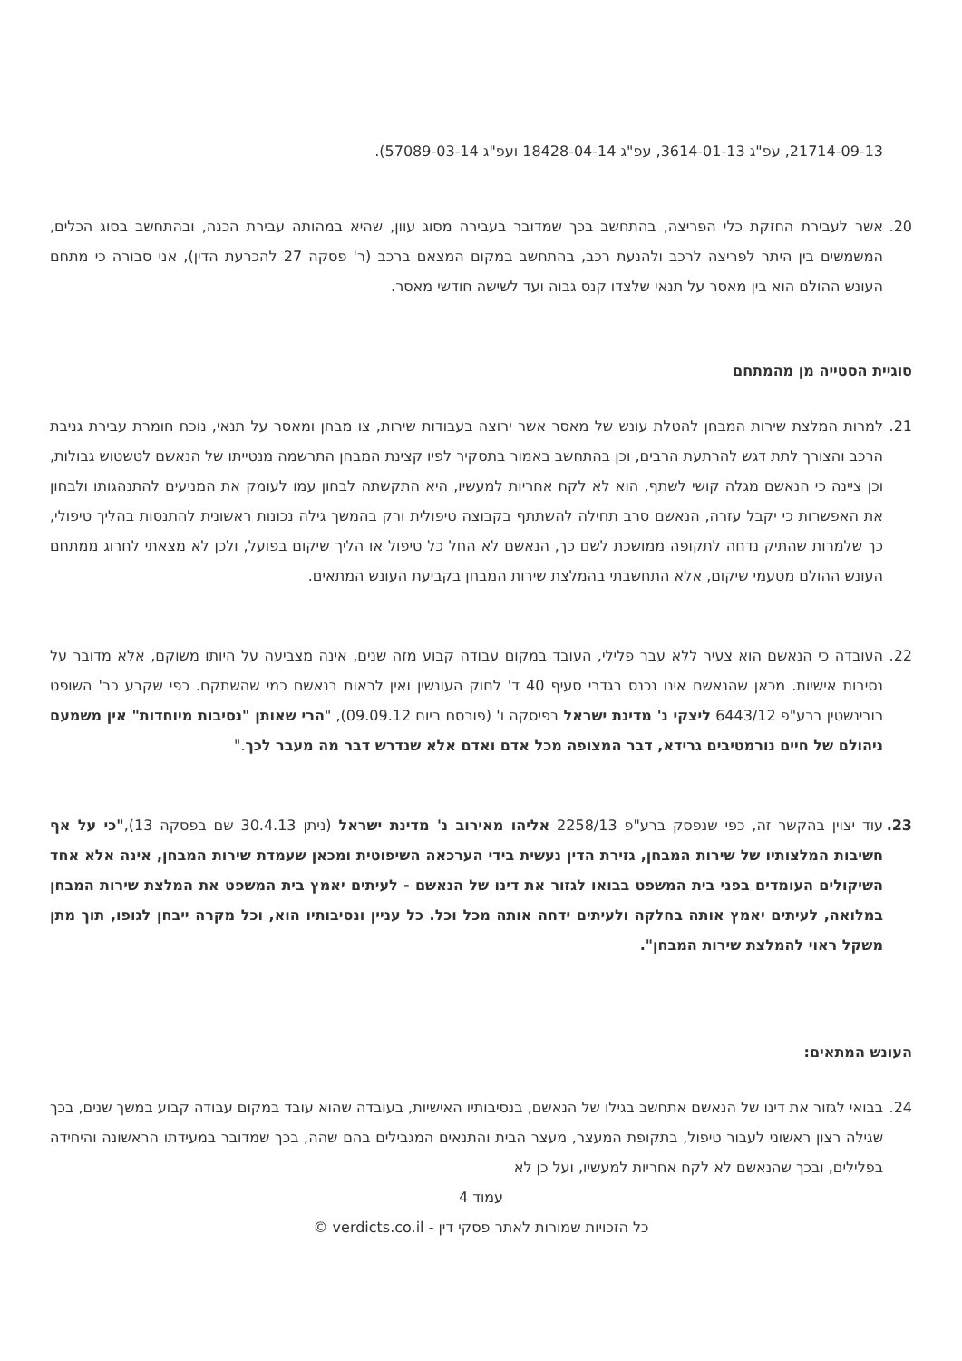21714-09-13, עפ"ג 3614-01-13, עפ"ג 18428-04-14 ועפ"ג 57089-03-14).
20. אשר לעבירת החזקת כלי הפריצה, בהתחשב בכך שמדובר בעבירה מסוג עוון, שהיא במהותה עבירת הכנה, ובהתחשב בסוג הכלים, המשמשים בין היתר לפריצה לרכב ולהנעת רכב, בהתחשב במקום המצאם ברכב (ר' פסקה 27 להכרעת הדין), אני סבורה כי מתחם העונש ההולם הוא בין מאסר על תנאי שלצדו קנס גבוה ועד לשישה חודשי מאסר.
סוגיית הסטייה מן מהמתחם
21. למרות המלצת שירות המבחן להטלת עונש של מאסר אשר ירוצה בעבודות שירות, צו מבחן ומאסר על תנאי, נוכח חומרת עבירת גניבת הרכב והצורך לתת דגש להרתעת הרבים, וכן בהתחשב באמור בתסקיר לפיו קצינת המבחן התרשמה מנטייתו של הנאשם לטשטוש גבולות, וכן ציינה כי הנאשם מגלה קושי לשתף, הוא לא לקח אחריות למעשיו, היא התקשתה לבחון עמו לעומק את המניעים להתנהגותו ולבחון את האפשרות כי יקבל עזרה, הנאשם סרב תחילה להשתתף בקבוצה טיפולית ורק בהמשך גילה נכונות ראשונית להתנסות בהליך טיפולי, כך שלמרות שהתיק נדחה לתקופה ממושכת לשם כך, הנאשם לא החל כל טיפול או הליך שיקום בפועל, ולכן לא מצאתי לחרוג ממתחם העונש ההולם מטעמי שיקום, אלא התחשבתי בהמלצת שירות המבחן בקביעת העונש המתאים.
22. העובדה כי הנאשם הוא צעיר ללא עבר פלילי, העובד במקום עבודה קבוע מזה שנים, אינה מצביעה על היותו משוקם, אלא מדובר על נסיבות אישיות. מכאן שהנאשם אינו נכנס בגדרי סעיף 40 ד' לחוק העונשין ואין לראות בנאשם כמי שהשתקם. כפי שקבע כב' השופט רובינשטין ברע"פ 6443/12 ליצקי נ' מדינת ישראל בפיסקה ו' (פורסם ביום 09.09.12), "הרי שאותן "נסיבות מיוחדות" אין משמעם ניהולם של חיים נורמטיבים גרידא, דבר המצופה מכל אדם ואדם אלא שנדרש דבר מה מעבר לכך."
23. עוד יצוין בהקשר זה, כפי שנפסק ברע"פ 2258/13 אליהו מאירוב נ' מדינת ישראל (ניתן 30.4.13 שם בפסקה 13),"כי על אף חשיבות המלצותיו של שירות המבחן, גזירת הדין נעשית בידי הערכאה השיפוטית ומכאן שעמדת שירות המבחן, אינה אלא אחד השיקולים העומדים בפני בית המשפט בבואו לגזור את דינו של הנאשם - לעיתים יאמץ בית המשפט את המלצת שירות המבחן במלואה, לעיתים יאמץ אותה בחלקה ולעיתים ידחה אותה מכל וכל. כל עניין ונסיבותיו הוא, וכל מקרה ייבחן לגופו, תוך מתן משקל ראוי להמלצת שירות המבחן".
העונש המתאים:
24. בבואי לגזור את דינו של הנאשם אתחשב בגילו של הנאשם, בנסיבותיו האישיות, בעובדה שהוא עובד במקום עבודה קבוע במשך שנים, בכך שגילה רצון ראשוני לעבור טיפול, בתקופת המעצר, מעצר הבית והתנאים המגבילים בהם שהה, בכך שמדובר במעידתו הראשונה והיחידה בפלילים, ובכך שהנאשם לא לקח אחריות למעשיו, ועל כן לא
עמוד 4
כל הזכויות שמורות לאתר פסקי דין - verdicts.co.il ©